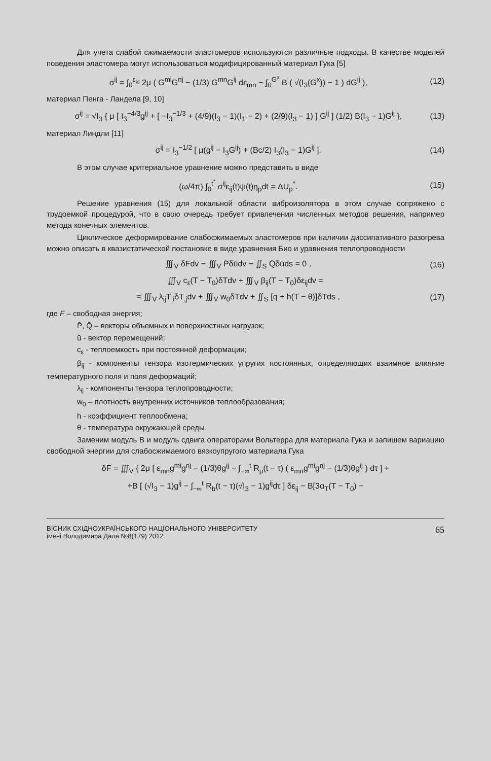Для учета слабой сжимаемости эластомеров используются различные подходы. В качестве моделей поведения эластомера могут использоваться модифицированный материал Гука [5]
σ<sup>ij</sup> = ∫<sub>0</sub><sup>ε<sub>kl</sub></sup> 2μ ( G<sup>mi</sup>G<sup>nj</sup> − (1/3) G<sup>mn</sup>G<sup>ij</sup> dε<sub>mn</sub> − ∫<sub>0</sub><sup>G<sup>x</sup></sup> B ( √(I<sub>3</sub>(G<sup>x</sup>)) − 1 ) dG<sup>ij</sup> ), (12)
материал Пенга - Ландела [9, 10]
σ<sup>ij</sup> = √I<sub>3</sub> { μ [ I<sub>3</sub><sup>−4/3</sup>g<sup>ij</sup> + [ −I<sub>3</sub><sup>−1/3</sup> + (4/9)(I<sub>3</sub> − 1)(I<sub>1</sub> − 2) + (2/9)(I<sub>3</sub> − 1) ] G<sup>ij</sup> ] (1/2) B(I<sub>3</sub> − 1)G<sup>ij</sup> }, (13)
материал Линдли [11]
σ<sup>ij</sup> = I<sub>3</sub><sup>−1/2</sup> [ μ(g<sup>ij</sup> − I<sub>3</sub>G<sup>ij</sup>) + (Bc/2) I<sub>3</sub>(I<sub>3</sub> − 1)G<sup>ij</sup> ]. (14)
В этом случае критериальное уравнение можно представить в виде
(ω/4π) ∫<sub>0</sub><sup>t<sup>*</sup></sup> σ<sup>ij</sup>ε<sub>ij</sub>(t)ψ(t)η<sub>p</sub>dt = ΔU<sub>p</sub><sup>*</sup>. (15)
Решение уравнения (15) для локальной области виброизолятора в этом случае сопряжено с трудоемкой процедурой, что в свою очередь требует привлечения численных методов решения, например метода конечных элементов.
Циклическое деформирование слабосжимаемых эластомеров при наличии диссипативного разогрева можно описать в квазистатической постановке в виде уравнения Био и уравнения теплопроводности
∭<sub>V</sub> δFdv − ∭<sub>V</sub> P̄δūdv − ∬<sub>S</sub> Q̄δūds = 0 , (16)
∭<sub>V</sub> c<sub>ε</sub>(T − T<sub>0</sub>)δTdv + ∭<sub>V</sub> β<sub>ij</sub>(T − T<sub>0</sub>)δε<sub>ij</sub>dv =
= ∭<sub>V</sub> λ<sub>ij</sub>T<sub>,i</sub>δT<sub>,j</sub>dv + ∭<sub>V</sub> w<sub>0</sub>δTdv + ∬<sub>S</sub> [q + h(T − θ)]δTds , (17)
где F – свободная энергия;
P̄, Q̄ – векторы объемных и поверхностных нагрузок;
ū - вектор перемещений;
c<sub>ε</sub> - теплоемкость при постоянной деформации;
β<sub>ij</sub> - компоненты тензора изотермических упругих постоянных, определяющих взаимное влияние температурного поля и поля деформаций;
λ<sub>ij</sub> - компоненты тензора теплопроводности;
w<sub>0</sub> – плотность внутренних источников теплообразования;
h - коэффициент теплообмена;
θ - температура окружающей среды.
Заменим модуль В и модуль сдвига операторами Вольтерра для материала Гука и запишем вариацию свободной энергии для слабосжимаемого вязкоупругого материала Гука
δF = ∭<sub>V</sub> { 2μ [ ε<sub>mn</sub>g<sup>mi</sup>g<sup>nj</sup> − (1/3)θg<sup>ij</sup> − ∫<sub>−∞</sub><sup>t</sup> R<sub>μ</sub>(t − τ) ( ε<sub>mn</sub>g<sup>mi</sup>g<sup>nj</sup> − (1/3)θg<sup>ij</sup> ) dτ ] +
+B [ (√I<sub>3</sub> − 1)g<sup>ij</sup> − ∫<sub>−∞</sub><sup>t</sup> R<sub>b</sub>(t − τ)(√I<sub>3</sub> − 1)g<sup>ij</sup>dτ ] δε<sub>ij</sub> − B[3α<sub>T</sub>(T − T<sub>0</sub>) −
ВІСНИК СХІДНОУКРАЇНСЬКОГО НАЦІОНАЛЬНОГО УНІВЕРСИТЕТУ
імені Володимира Даля №8(179) 2012 65